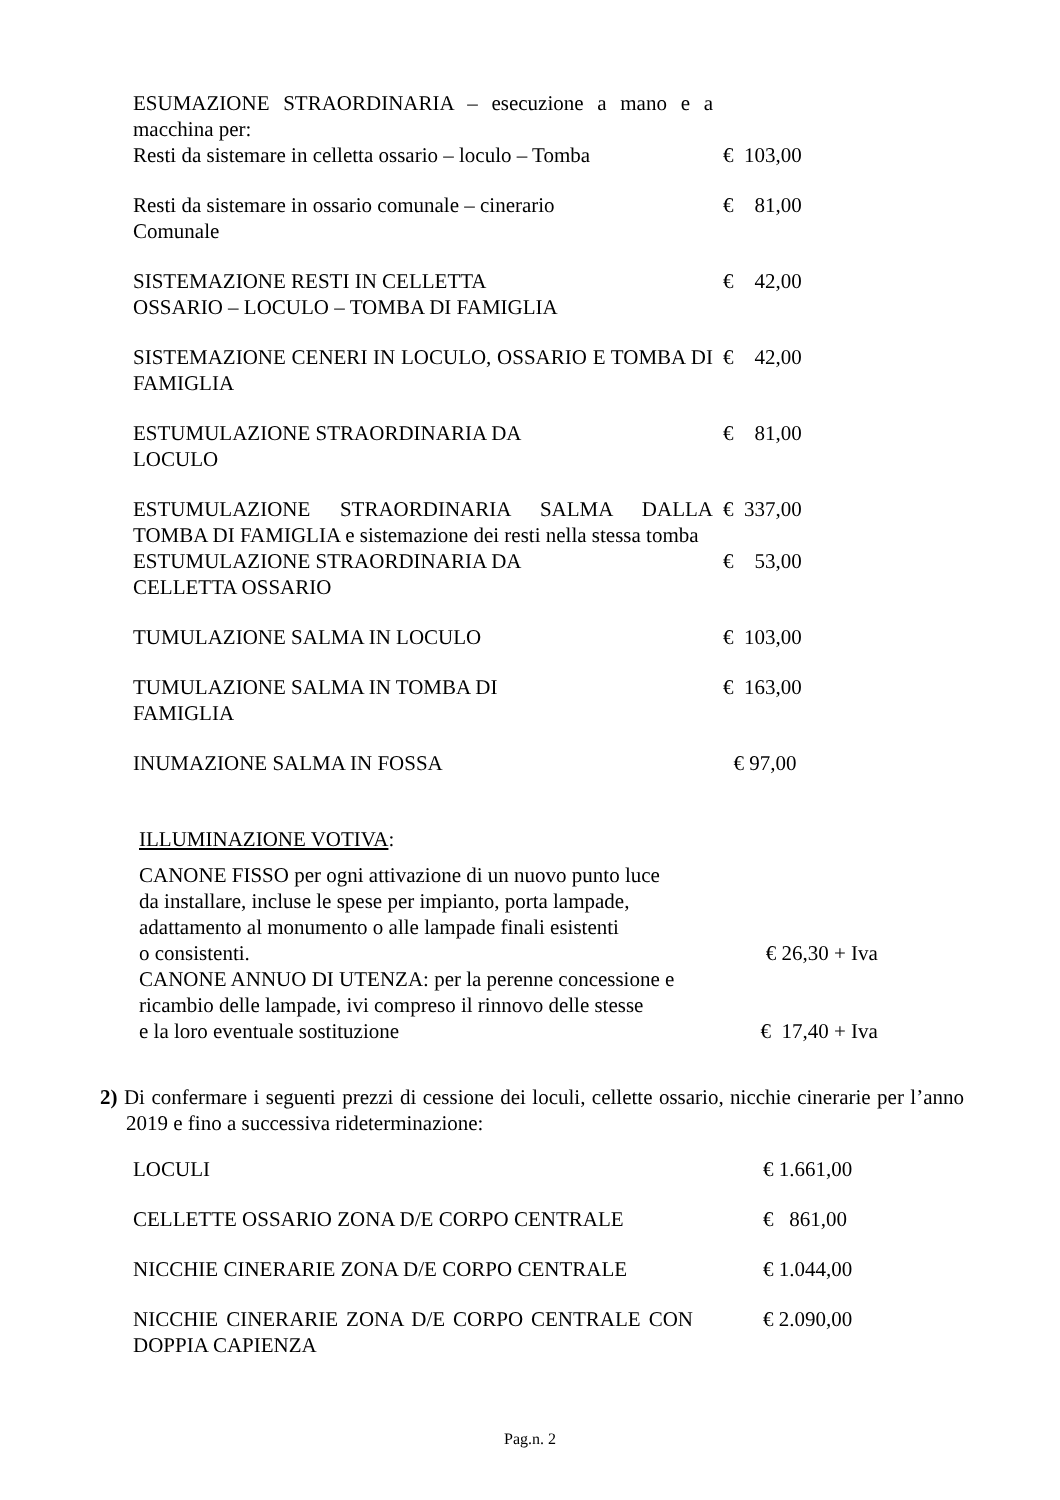| ESUMAZIONE STRAORDINARIA – esecuzione a mano e a macchina per: Resti da sistemare in celletta ossario – loculo – Tomba | € 103,00 |
| Resti da sistemare in ossario comunale – cinerario Comunale | € 81,00 |
| SISTEMAZIONE RESTI IN CELLETTA OSSARIO – LOCULO – TOMBA DI FAMIGLIA | € 42,00 |
| SISTEMAZIONE CENERI IN LOCULO, OSSARIO E TOMBA DI FAMIGLIA | € 42,00 |
| ESTUMULAZIONE STRAORDINARIA DA LOCULO | € 81,00 |
| ESTUMULAZIONE STRAORDINARIA SALMA DALLA TOMBA DI FAMIGLIA e sistemazione dei resti nella stessa tomba | € 337,00 |
| ESTUMULAZIONE STRAORDINARIA DA CELLETTA OSSARIO | € 53,00 |
| TUMULAZIONE SALMA IN LOCULO | € 103,00 |
| TUMULAZIONE SALMA IN TOMBA DI FAMIGLIA | € 163,00 |
| INUMAZIONE SALMA IN FOSSA | € 97,00 |
ILLUMINAZIONE VOTIVA:
| CANONE FISSO per ogni attivazione di un nuovo punto luce da installare, incluse le spese per impianto, porta lampade, adattamento al monumento o alle lampade finali esistenti o consistenti. | € 26,30 + Iva |
| CANONE ANNUO DI UTENZA: per la perenne concessione e ricambio delle lampade, ivi compreso il rinnovo delle stesse e la loro eventuale sostituzione | € 17,40 + Iva |
2) Di confermare i seguenti prezzi di cessione dei loculi, cellette ossario, nicchie cinerarie per l’anno 2019 e fino a successiva rideterminazione:
| LOCULI | € 1.661,00 |
| CELLETTE OSSARIO ZONA D/E CORPO CENTRALE | € 861,00 |
| NICCHIE CINERARIE ZONA D/E CORPO CENTRALE | € 1.044,00 |
| NICCHIE CINERARIE ZONA D/E CORPO CENTRALE CON DOPPIA CAPIENZA | € 2.090,00 |
Pag.n. 2